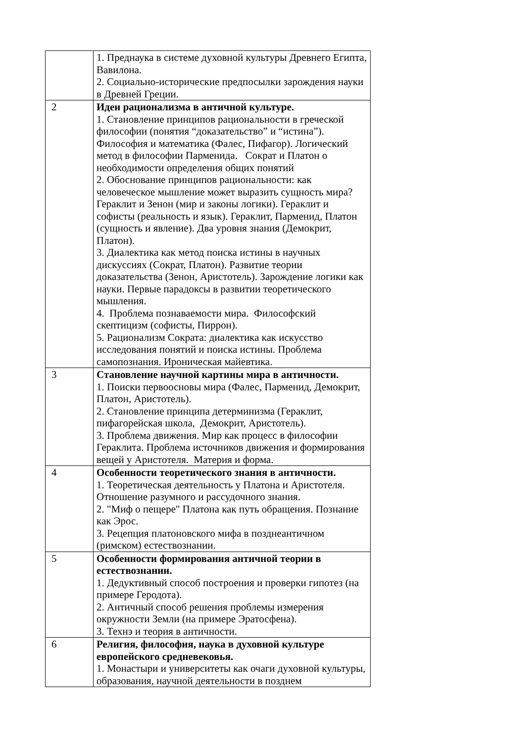| | 1. Преднаука в системе духовной культуры Древнего Египта, Вавилона. 2. Социально-исторические предпосылки зарождения науки в Древней Греции. |
| 2 | Идеи рационализма в античной культуре. 1. Становление принципов рациональности в греческой философии (понятия “доказательство” и “истина”). Философия и математика (Фалес, Пифагор). Логический метод в философии Парменида. Сократ и Платон о необходимости определения общих понятий 2. Обоснование принципов рациональности: как человеческое мышление может выразить сущность мира? Гераклит и Зенон (мир и законы логики). Гераклит и софисты (реальность и язык). Гераклит, Парменид, Платон (сущность и явление). Два уровня знания (Демокрит, Платон). 3. Диалектика как метод поиска истины в научных дискуссиях (Сократ, Платон). Развитие теории доказательства (Зенон, Аристотель). Зарождение логики как науки. Первые парадоксы в развитии теоретического мышления. 4. Проблема познаваемости мира. Философский скептицизм (софисты, Пиррон). 5. Рационализм Сократа: диалектика как искусство исследования понятий и поиска истины. Проблема самопознания. Ироническая майевтика. |
| 3 | Становление научной картины мира в античности. 1. Поиски первоосновы мира (Фалес, Парменид, Демокрит, Платон, Аристотель). 2. Становление принципа детерминизма (Гераклит, пифагорейская школа, Демокрит, Аристотель). 3. Проблема движения. Мир как процесс в философии Гераклита. Проблема источников движения и формирования вещей у Аристотеля. Материя и форма. |
| 4 | Особенности теоретического знания в античности. 1. Теоретическая деятельность у Платона и Аристотеля. Отношение разумного и рассудочного знания. 2. "Миф о пещере" Платона как путь обращения. Познание как Эрос. 3. Рецепция платоновского мифа в позднеантичном (римском) естествознании. |
| 5 | Особенности формирования античной теории в естествознании. 1. Дедуктивный способ построения и проверки гипотез (на примере Геродота). 2. Античный способ решения проблемы измерения окружности Земли (на примере Эратосфена). 3. Технэ и теория в античности. |
| 6 | Религия, философия, наука в духовной культуре европейского средневековья. 1. Монастыри и университеты как очаги духовной культуры, образования, научной деятельности в позднем |